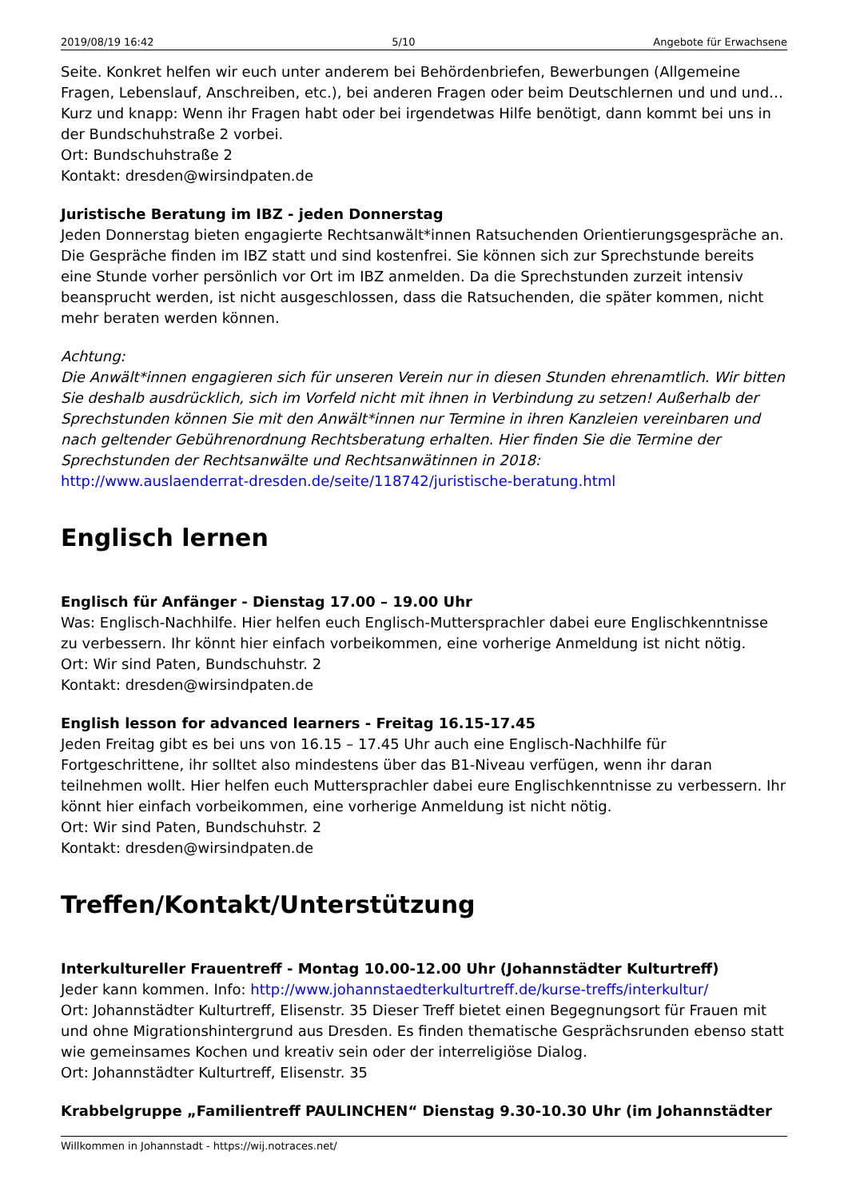2019/08/19 16:42 5/10 Angebote für Erwachsene
Seite. Konkret helfen wir euch unter anderem bei Behördenbriefen, Bewerbungen (Allgemeine Fragen, Lebenslauf, Anschreiben, etc.), bei anderen Fragen oder beim Deutschlernen und und und… Kurz und knapp: Wenn ihr Fragen habt oder bei irgendetwas Hilfe benötigt, dann kommt bei uns in der Bundschuhstraße 2 vorbei.
Ort: Bundschuhstraße 2
Kontakt: dresden@wirsindpaten.de
Juristische Beratung im IBZ - jeden Donnerstag
Jeden Donnerstag bieten engagierte Rechtsanwält*innen Ratsuchenden Orientierungsgespräche an. Die Gespräche finden im IBZ statt und sind kostenfrei. Sie können sich zur Sprechstunde bereits eine Stunde vorher persönlich vor Ort im IBZ anmelden. Da die Sprechstunden zurzeit intensiv beansprucht werden, ist nicht ausgeschlossen, dass die Ratsuchenden, die später kommen, nicht mehr beraten werden können.
Achtung:
Die Anwält*innen engagieren sich für unseren Verein nur in diesen Stunden ehrenamtlich. Wir bitten Sie deshalb ausdrücklich, sich im Vorfeld nicht mit ihnen in Verbindung zu setzen! Außerhalb der Sprechstunden können Sie mit den Anwält*innen nur Termine in ihren Kanzleien vereinbaren und nach geltender Gebührenordnung Rechtsberatung erhalten. Hier finden Sie die Termine der Sprechstunden der Rechtsanwälte und Rechtsanwätinnen in 2018:
http://www.auslaenderrat-dresden.de/seite/118742/juristische-beratung.html
Englisch lernen
Englisch für Anfänger - Dienstag 17.00 – 19.00 Uhr
Was: Englisch-Nachhilfe. Hier helfen euch Englisch-Muttersprachler dabei eure Englischkenntnisse zu verbessern. Ihr könnt hier einfach vorbeikommen, eine vorherige Anmeldung ist nicht nötig.
Ort: Wir sind Paten, Bundschuhstr. 2
Kontakt: dresden@wirsindpaten.de
English lesson for advanced learners - Freitag 16.15-17.45
Jeden Freitag gibt es bei uns von 16.15 – 17.45 Uhr auch eine Englisch-Nachhilfe für Fortgeschrittene, ihr solltet also mindestens über das B1-Niveau verfügen, wenn ihr daran teilnehmen wollt. Hier helfen euch Muttersprachler dabei eure Englischkenntnisse zu verbessern. Ihr könnt hier einfach vorbeikommen, eine vorherige Anmeldung ist nicht nötig.
Ort: Wir sind Paten, Bundschuhstr. 2
Kontakt: dresden@wirsindpaten.de
Treffen/Kontakt/Unterstützung
Interkultureller Frauentreff - Montag 10.00-12.00 Uhr (Johannstädter Kulturtreff)
Jeder kann kommen. Info: http://www.johannstaedterkulturtreff.de/kurse-treffs/interkultur/
Ort: Johannstädter Kulturtreff, Elisenstr. 35 Dieser Treff bietet einen Begegnungsort für Frauen mit und ohne Migrationshintergrund aus Dresden. Es finden thematische Gesprächsrunden ebenso statt wie gemeinsames Kochen und kreativ sein oder der interreligiöse Dialog.
Ort: Johannstädter Kulturtreff, Elisenstr. 35
Krabbelgruppe „Familientreff PAULINCHEN“ Dienstag 9.30-10.30 Uhr (im Johannstädter
Willkommen in Johannstadt - https://wij.notraces.net/